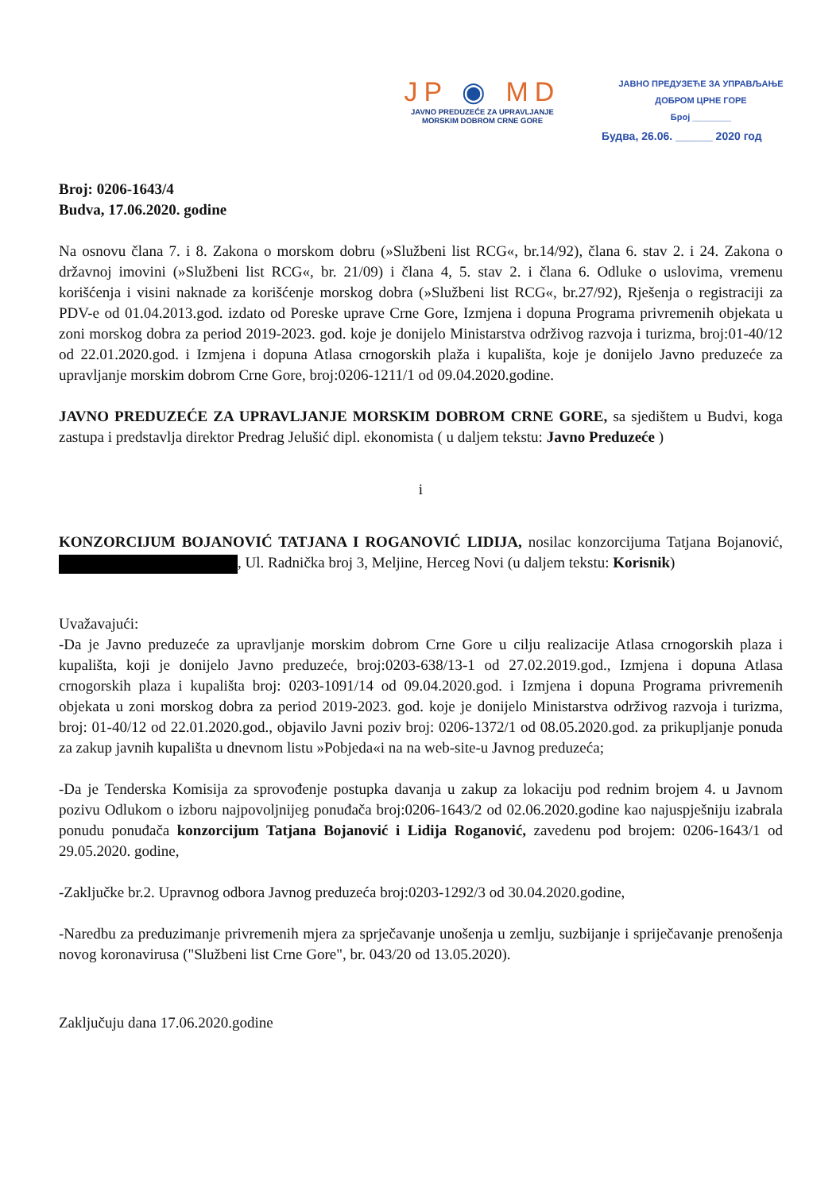JP ◉ MD
JAVNO PREDUZEĆE ZA UPRAVLJANJE
MORSKIM DOBROM CRNE GORE
ЈАВНО ПРЕДУЗЕЋЕ ЗА УПРАВЉАЊЕ
ДОБРОМ ЦРНЕ ГОРЕ
Број ________
Будва, 26.06. ______ 2020 год
Broj: 0206-1643/4
Budva, 17.06.2020. godine
Na osnovu člana 7. i 8. Zakona o morskom dobru (»Službeni list RCG«, br.14/92), člana 6. stav 2. i 24. Zakona o državnoj imovini (»Službeni list RCG«, br. 21/09) i člana 4, 5. stav 2. i člana 6. Odluke o uslovima, vremenu korišćenja i visini naknade za korišćenje morskog dobra (»Službeni list RCG«, br.27/92), Rješenja o registraciji za PDV-e od 01.04.2013.god. izdato od Poreske uprave Crne Gore, Izmjena i dopuna Programa privremenih objekata u zoni morskog dobra za period 2019-2023. god. koje je donijelo Ministarstva održivog razvoja i turizma, broj:01-40/12 od 22.01.2020.god. i Izmjena i dopuna Atlasa crnogorskih plaža i kupališta, koje je donijelo Javno preduzeće za upravljanje morskim dobrom Crne Gore, broj:0206-1211/1 od 09.04.2020.godine.
JAVNO PREDUZEĆE ZA UPRAVLJANJE MORSKIM DOBROM CRNE GORE, sa sjedištem u Budvi, koga zastupa i predstavlja direktor Predrag Jelušić dipl. ekonomista ( u daljem tekstu: Javno Preduzeće )
i
KONZORCIJUM BOJANOVIĆ TATJANA I ROGANOVIĆ LIDIJA, nosilac konzorcijuma Tatjana Bojanović, , Ul. Radnička broj 3, Meljine, Herceg Novi (u daljem tekstu: Korisnik)
Uvažavajući:
-Da je Javno preduzeće za upravljanje morskim dobrom Crne Gore u cilju realizacije Atlasa crnogorskih plaza i kupališta, koji je donijelo Javno preduzeće, broj:0203-638/13-1 od 27.02.2019.god., Izmjena i dopuna Atlasa crnogorskih plaza i kupališta broj: 0203-1091/14 od 09.04.2020.god. i Izmjena i dopuna Programa privremenih objekata u zoni morskog dobra za period 2019-2023. god. koje je donijelo Ministarstva održivog razvoja i turizma, broj: 01-40/12 od 22.01.2020.god., objavilo Javni poziv broj: 0206-1372/1 od 08.05.2020.god. za prikupljanje ponuda za zakup javnih kupališta u dnevnom listu »Pobjeda«i na na web-site-u Javnog preduzeća;
-Da je Tenderska Komisija za sprovođenje postupka davanja u zakup za lokaciju pod rednim brojem 4. u Javnom pozivu Odlukom o izboru najpovoljnijeg ponuđača broj:0206-1643/2 od 02.06.2020.godine kao najuspješniju izabrala ponudu ponuđača konzorcijum Tatjana Bojanović i Lidija Roganović, zavedenu pod brojem: 0206-1643/1 od 29.05.2020. godine,
-Zaključke br.2. Upravnog odbora Javnog preduzeća broj:0203-1292/3 od 30.04.2020.godine,
-Naredbu za preduzimanje privremenih mjera za sprječavanje unošenja u zemlju, suzbijanje i spriječavanje prenošenja novog koronavirusa ("Službeni list Crne Gore", br. 043/20 od 13.05.2020).
Zaključuju dana 17.06.2020.godine